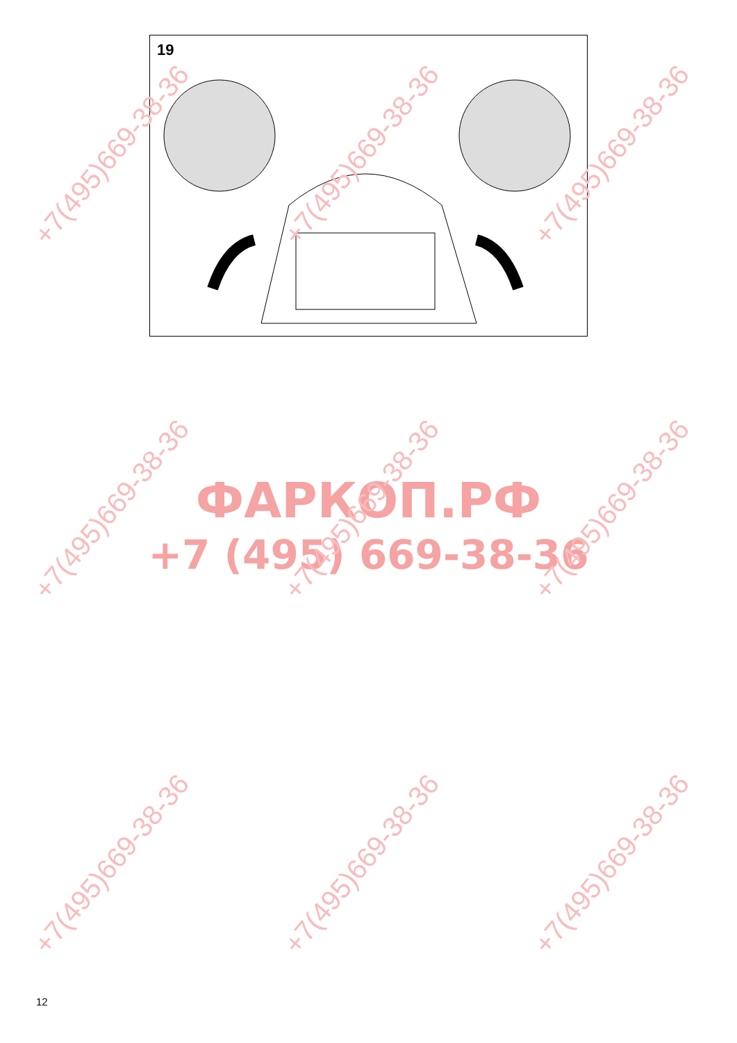19
+7(495)669-38-36 +7(495)669-38-36 +7(495)669-38-36
ФАРКОП.РФ
+7 (495) 669-38-36
+7(495)669-38-36 +7(495)669-38-36 +7(495)669-38-36
+7(495)669-38-36 +7(495)669-38-36 +7(495)669-38-36
12